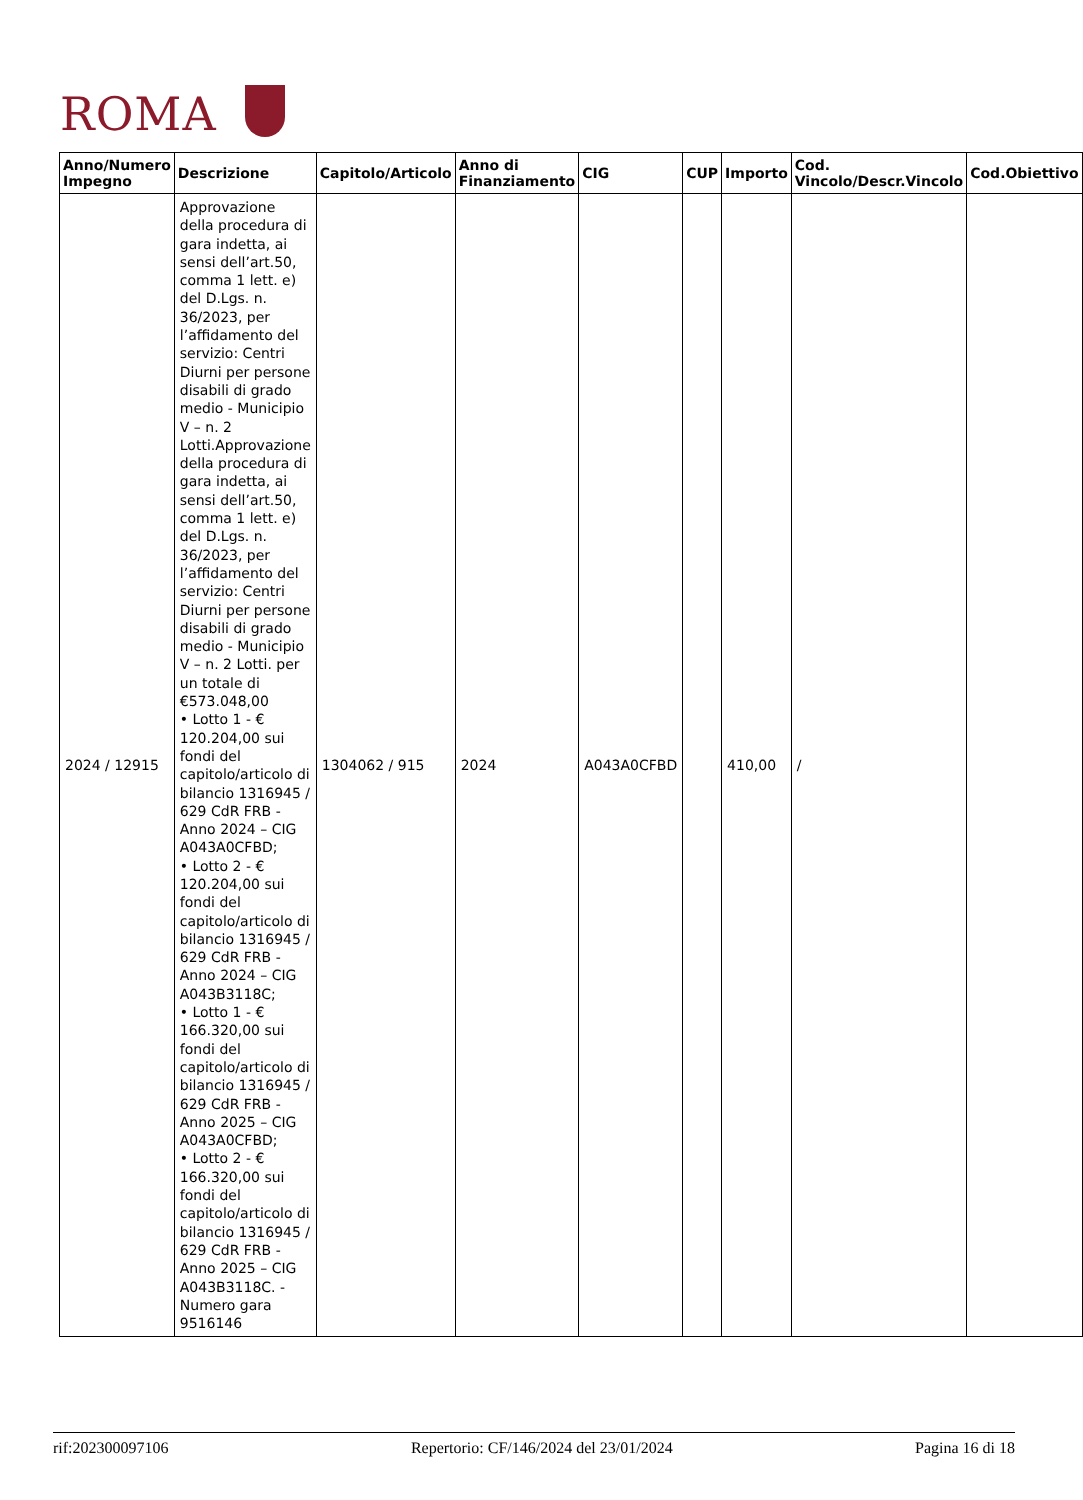ROMA
| Anno/Numero Impegno | Descrizione | Capitolo/Articolo | Anno di Finanziamento | CIG | CUP | Importo | Cod. Vincolo/Descr.Vincolo | Cod.Obiettivo |
| --- | --- | --- | --- | --- | --- | --- | --- | --- |
| 2024 / 12915 | Approvazione della procedura di gara indetta, ai sensi dell’art.50, comma 1 lett. e) del D.Lgs. n. 36/2023, per l’affidamento del servizio: Centri Diurni per persone disabili di grado medio - Municipio V – n. 2 Lotti.Approvazione della procedura di gara indetta, ai sensi dell’art.50, comma 1 lett. e) del D.Lgs. n. 36/2023, per l’affidamento del servizio: Centri Diurni per persone disabili di grado medio - Municipio V – n. 2 Lotti. per un totale di €573.048,00 • Lotto 1 - € 120.204,00 sui fondi del capitolo/articolo di bilancio 1316945 / 629 CdR FRB - Anno 2024 – CIG A043A0CFBD; • Lotto 2 - € 120.204,00 sui fondi del capitolo/articolo di bilancio 1316945 / 629 CdR FRB - Anno 2024 – CIG A043B3118C; • Lotto 1 - € 166.320,00 sui fondi del capitolo/articolo di bilancio 1316945 / 629 CdR FRB - Anno 2025 – CIG A043A0CFBD; • Lotto 2 - € 166.320,00 sui fondi del capitolo/articolo di bilancio 1316945 / 629 CdR FRB - Anno 2025 – CIG A043B3118C. - Numero gara 9516146 | 1304062 / 915 | 2024 | A043A0CFBD | | 410,00 | / | |
rif:202300097106 Repertorio: CF/146/2024 del 23/01/2024 Pagina 16 di 18